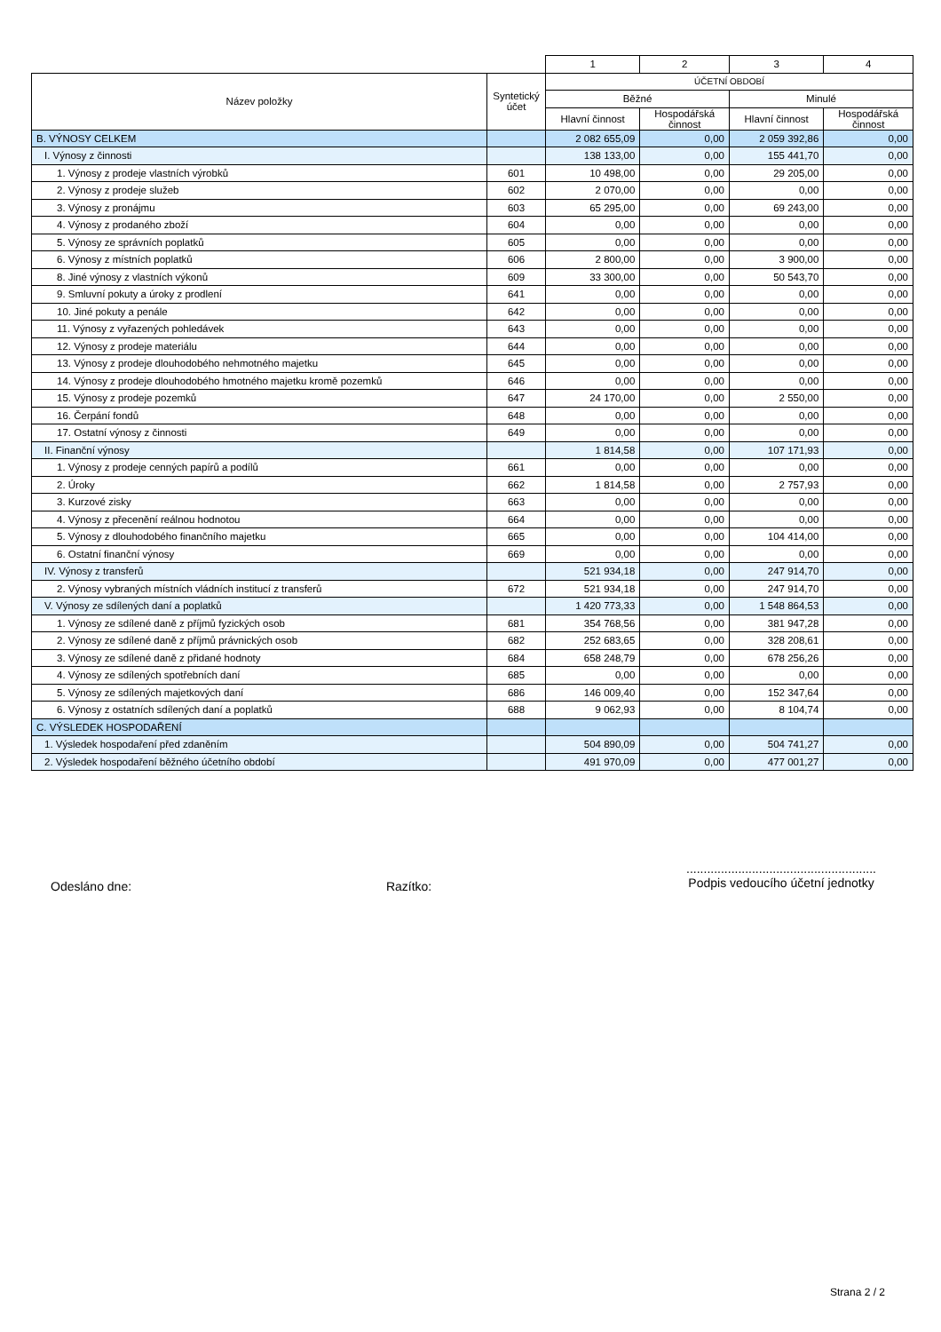| | | 1 | 2 | 3 | 4 |
| --- | --- | --- | --- | --- | --- |
| Název položky | Syntetický účet | ÚČETNÍ OBDOBÍ | | | |
| | | Běžné | | Minulé | |
| | | Hlavní činnost | Hospodářská činnost | Hlavní činnost | Hospodářská činnost |
| B. VÝNOSY CELKEM | | 2 082 655,09 | 0,00 | 2 059 392,86 | 0,00 |
| I. Výnosy z činnosti | | 138 133,00 | 0,00 | 155 441,70 | 0,00 |
| 1. Výnosy z prodeje vlastních výrobků | 601 | 10 498,00 | 0,00 | 29 205,00 | 0,00 |
| 2. Výnosy z prodeje služeb | 602 | 2 070,00 | 0,00 | 0,00 | 0,00 |
| 3. Výnosy z pronájmu | 603 | 65 295,00 | 0,00 | 69 243,00 | 0,00 |
| 4. Výnosy z prodaného zboží | 604 | 0,00 | 0,00 | 0,00 | 0,00 |
| 5. Výnosy ze správních poplatků | 605 | 0,00 | 0,00 | 0,00 | 0,00 |
| 6. Výnosy z místních poplatků | 606 | 2 800,00 | 0,00 | 3 900,00 | 0,00 |
| 8. Jiné výnosy z vlastních výkonů | 609 | 33 300,00 | 0,00 | 50 543,70 | 0,00 |
| 9. Smluvní pokuty a úroky z prodlení | 641 | 0,00 | 0,00 | 0,00 | 0,00 |
| 10. Jiné pokuty a penále | 642 | 0,00 | 0,00 | 0,00 | 0,00 |
| 11. Výnosy z vyřazených pohledávek | 643 | 0,00 | 0,00 | 0,00 | 0,00 |
| 12. Výnosy z prodeje materiálu | 644 | 0,00 | 0,00 | 0,00 | 0,00 |
| 13. Výnosy z prodeje dlouhodobého nehmotného majetku | 645 | 0,00 | 0,00 | 0,00 | 0,00 |
| 14. Výnosy z prodeje dlouhodobého hmotného majetku kromě pozemků | 646 | 0,00 | 0,00 | 0,00 | 0,00 |
| 15. Výnosy z prodeje pozemků | 647 | 24 170,00 | 0,00 | 2 550,00 | 0,00 |
| 16. Čerpání fondů | 648 | 0,00 | 0,00 | 0,00 | 0,00 |
| 17. Ostatní výnosy z činnosti | 649 | 0,00 | 0,00 | 0,00 | 0,00 |
| II. Finanční výnosy | | 1 814,58 | 0,00 | 107 171,93 | 0,00 |
| 1. Výnosy z prodeje cenných papírů a podílů | 661 | 0,00 | 0,00 | 0,00 | 0,00 |
| 2. Úroky | 662 | 1 814,58 | 0,00 | 2 757,93 | 0,00 |
| 3. Kurzové zisky | 663 | 0,00 | 0,00 | 0,00 | 0,00 |
| 4. Výnosy z přecenění reálnou hodnotou | 664 | 0,00 | 0,00 | 0,00 | 0,00 |
| 5. Výnosy z dlouhodobého finančního majetku | 665 | 0,00 | 0,00 | 104 414,00 | 0,00 |
| 6. Ostatní finanční výnosy | 669 | 0,00 | 0,00 | 0,00 | 0,00 |
| IV. Výnosy z transferů | | 521 934,18 | 0,00 | 247 914,70 | 0,00 |
| 2. Výnosy vybraných místních vládních institucí z transferů | 672 | 521 934,18 | 0,00 | 247 914,70 | 0,00 |
| V. Výnosy ze sdílených daní a poplatků | | 1 420 773,33 | 0,00 | 1 548 864,53 | 0,00 |
| 1. Výnosy ze sdílené daně z příjmů fyzických osob | 681 | 354 768,56 | 0,00 | 381 947,28 | 0,00 |
| 2. Výnosy ze sdílené daně z příjmů právnických osob | 682 | 252 683,65 | 0,00 | 328 208,61 | 0,00 |
| 3. Výnosy ze sdílené daně z přidané hodnoty | 684 | 658 248,79 | 0,00 | 678 256,26 | 0,00 |
| 4. Výnosy ze sdílených spotřebních daní | 685 | 0,00 | 0,00 | 0,00 | 0,00 |
| 5. Výnosy ze sdílených majetkových daní | 686 | 146 009,40 | 0,00 | 152 347,64 | 0,00 |
| 6. Výnosy z ostatních sdílených daní a poplatků | 688 | 9 062,93 | 0,00 | 8 104,74 | 0,00 |
| C. VÝSLEDEK HOSPODAŘENÍ | | | | | |
| 1. Výsledek hospodaření před zdaněním | | 504 890,09 | 0,00 | 504 741,27 | 0,00 |
| 2. Výsledek hospodaření běžného účetního období | | 491 970,09 | 0,00 | 477 001,27 | 0,00 |
Odesláno dne: Razítko:
.......................................................
Podpis vedoucího účetní jednotky
Strana 2 / 2